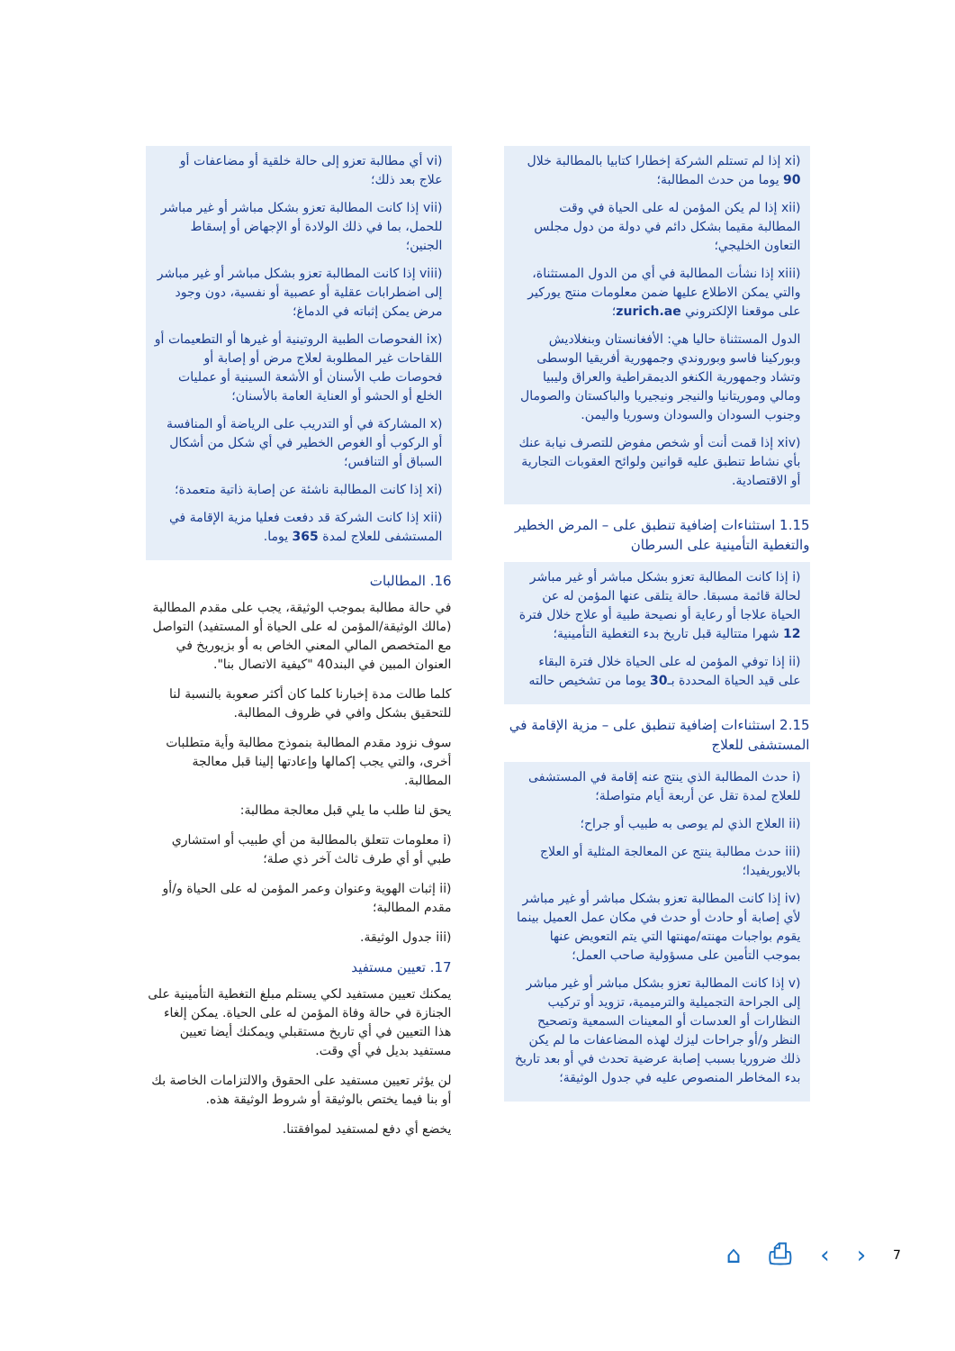(xi إذا لم تستلم الشركة إخطارا كتابيا بالمطالبة خلال 90 يوما من حدث المطالبة؛
(xii إذا لم يكن المؤمن له على الحياة في وقت المطالبة مقيما بشكل دائم في دولة من دول مجلس التعاون الخليجي؛
(xiii إذا نشأت المطالبة في أي من الدول المستثناة، والتي يمكن الاطلاع عليها ضمن معلومات منتج يوركير على موقعنا الإلكتروني zurich.ae؛
الدول المستثناة حاليا هي: الأفغانستان وبنغلاديش وبوركينا فاسو وبوروندي وجمهورية أفريقيا الوسطى وتشاد وجمهورية الكنغو الديمقراطية والعراق وليبيا ومالي وموريتانيا والنيجر ونيجيريا والباكستان والصومال وجنوب السودان والسودان وسوريا واليمن.
(xiv إذا قمت أنت أو شخص مفوض للتصرف نيابة عنك بأي نشاط تنطبق عليه قوانين ولوائح العقوبات التجارية أو الاقتصادية.
1.15 استثناءات إضافية تنطبق على – المرض الخطير والتغطية التأمينية على السرطان
(i إذا كانت المطالبة تعزو بشكل مباشر أو غير مباشر لحالة قائمة مسبقا. حالة يتلقى عنها المؤمن له عن الحياة علاجا أو رعاية أو نصيحة طبية أو علاج خلال فترة 12 شهرا متتالية قبل تاريخ بدء التغطية التأمينية؛
(ii إذا توفي المؤمن له على الحياة خلال فترة البقاء على قيد الحياة المحددة بـ30 يوما من تشخيص حالته
2.15 استثناءات إضافية تنطبق على – مزية الإقامة في المستشفى للعلاج
(i حدث المطالبة الذي ينتج عنه إقامة في المستشفى للعلاج لمدة تقل عن أربعة أيام متواصلة؛
(ii العلاج الذي لم يوصى به طبيب أو جراح؛
(iii حدث مطالبة ينتج عن المعالجة المثلية أو العلاج بالايوريفيدا؛
(iv إذا كانت المطالبة تعزو بشكل مباشر أو غير مباشر لأي إصابة أو حادث أو حدث في مكان عمل العميل بينما يقوم بواجبات مهنته/مهنتها التي يتم التعويض عنها بموجب التأمين على مسؤولية صاحب العمل؛
(v إذا كانت المطالبة تعزو بشكل مباشر أو غير مباشر إلى الجراحة التجميلية والترميمية، تزويد أو تركيب النظارات أو العدسات أو المعينات السمعية وتصحيح النظر و/أو جراحات ليزك لهذه المضاعفات ما لم يكن ذلك ضروريا بسبب إصابة عرضية تحدث في أو بعد تاريخ بدء المخاطر المنصوص عليه في جدول الوثيقة؛
(vi أي مطالبة تعزو إلى حالة خلقية أو مضاعفات أو علاج بعد ذلك؛
(vii إذا كانت المطالبة تعزو بشكل مباشر أو غير مباشر للحمل، بما في ذلك الولادة أو الإجهاض أو إسقاط الجنين؛
(viii إذا كانت المطالبة تعزو بشكل مباشر أو غير مباشر إلى اضطرابات عقلية أو عصبية أو نفسية، دون وجود مرض يمكن إثباته في الدماغ؛
(ix الفحوصات الطبية الروتينية أو غيرها أو التطعيمات أو اللقاحات غير المطلوبة لعلاج مرض أو إصابة أو فحوصات طب الأسنان أو الأشعة السينية أو عمليات الخلع أو الحشو أو العناية العامة بالأسنان؛
(x المشاركة في أو التدريب على الرياضة أو المنافسة أو الركوب أو الغوص الخطير في أي شكل من أشكال السباق أو التنافس؛
(xi إذا كانت المطالبة ناشئة عن إصابة ذاتية متعمدة؛
(xii إذا كانت الشركة قد دفعت فعليا مزية الإقامة في المستشفى للعلاج لمدة 365 يوما.
16. المطالبات
في حالة مطالبة بموجب الوثيقة، يجب على مقدم المطالبة (مالك الوثيقة/المؤمن له على الحياة أو المستفيد) التواصل مع المتخصص المالي المعني الخاص به أو بزيوريخ في العنوان المبين في البند40 "كيفية الاتصال بنا".
كلما طالت مدة إخبارنا كلما كان أكثر صعوبة بالنسبة لنا للتحقيق بشكل وافي في ظروف المطالبة.
سوف نزود مقدم المطالبة بنموذج مطالبة وأية متطلبات أخرى، والتي يجب إكمالها وإعادتها إلينا قبل معالجة المطالبة.
يحق لنا طلب ما يلي قبل معالجة مطالبة:
(i معلومات تتعلق بالمطالبة من أي طبيب أو استشاري طبي أو أي طرف ثالث آخر ذي صلة؛
(ii إثبات الهوية وعنوان وعمر المؤمن له على الحياة و/أو مقدم المطالبة؛
(iii جدول الوثيقة.
17. تعيين مستفيد
يمكنك تعيين مستفيد لكي يستلم مبلغ التغطية التأمينية على الجنازة في حالة وفاة المؤمن له على الحياة. يمكن إلغاء هذا التعيين في أي تاريخ مستقبلي ويمكنك أيضا تعيين مستفيد بديل في أي وقت.
لن يؤثر تعيين مستفيد على الحقوق والالتزامات الخاصة بك أو بنا فيما يختص بالوثيقة أو شروط الوثيقة هذه.
يخضع أي دفع لمستفيد لموافقتنا.
⌂ ⎙ ‹ › 7